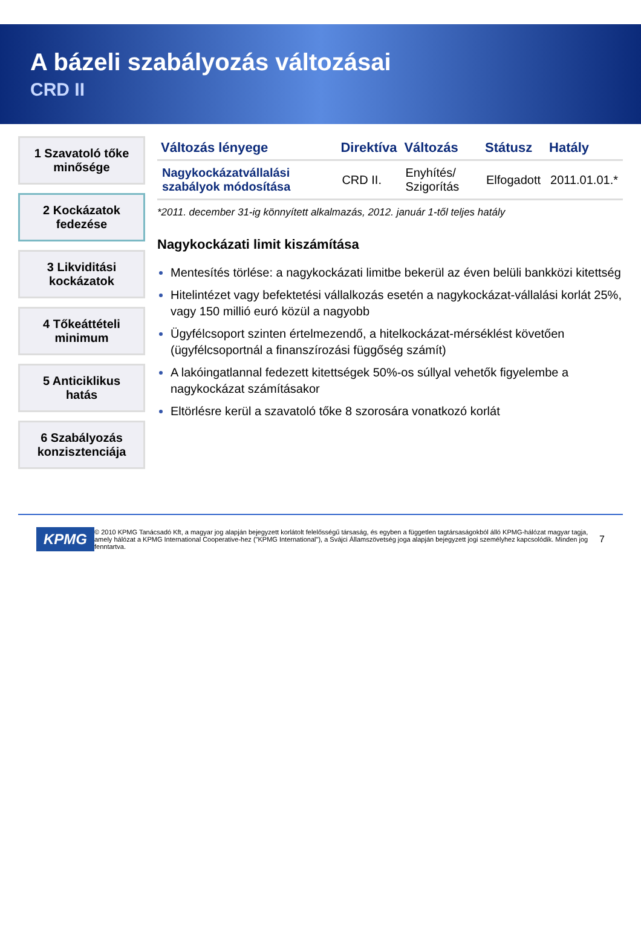A bázeli szabályozás változásai
CRD II
1 Szavatoló tőke minősége
2 Kockázatok fedezése
3 Likviditási kockázatok
4 Tőkeáttételi minimum
5 Anticiklikus hatás
6 Szabályozás konzisztenciája
| Változás lényege | Direktíva | Változás | Státusz | Hatály |
| --- | --- | --- | --- | --- |
| Nagykockázatvállalási szabályok módosítása | CRD II. | Enyhítés/ Szigorítás | Elfogadott | 2011.01.01.* |
*2011. december 31-ig könnyített alkalmazás, 2012. január 1-től teljes hatály
Nagykockázati limit kiszámítása
Mentesítés törlése: a nagykockázati limitbe bekerül az éven belüli bankközi kitettség
Hitelintézet vagy befektetési vállalkozás esetén a nagykockázat-vállalási korlát 25%, vagy 150 millió euró közül a nagyobb
Ügyfélcsoport szinten értelmezendő, a hitelkockázat-mérséklést követően (ügyfélcsoportnál a finanszírozási függőség számít)
A lakóingatlannal fedezett kitettségek 50%-os súllyal vehetők figyelembe a nagykockázat számításakor
Eltörlésre kerül a szavatoló tőke 8 szorosára vonatkozó korlát
KPMG © 2010 KPMG Tanácsadó Kft, a magyar jog alapján bejegyzett korlátolt felelősségű társaság, és egyben a független tagtársaságokból álló KPMG-hálózat magyar tagja, amely hálózat a KPMG International Cooperative-hez ("KPMG International"), a Svájci Államszövetség joga alapján bejegyzett jogi személyhez kapcsolódik. Minden jog fenntartva. 7